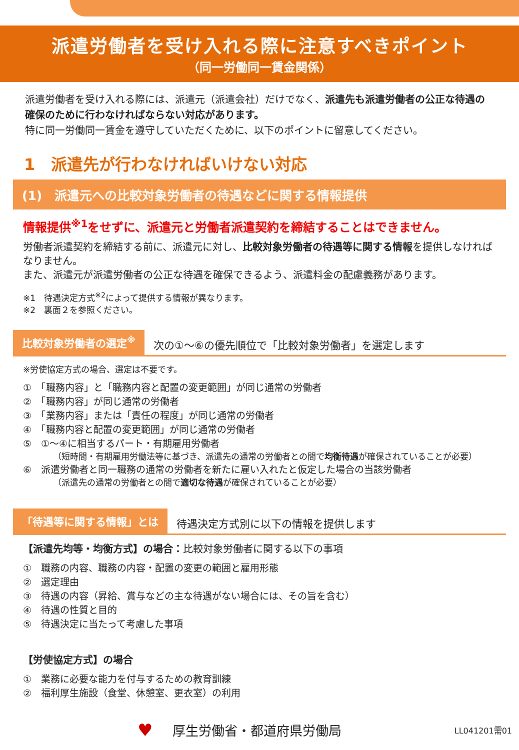派遣労働者を受け入れる際に注意すべきポイント
（同一労働同一賃金関係）
派遣労働者を受け入れる際には、派遣元（派遣会社）だけでなく、派遣先も派遣労働者の公正な待遇の確保のために行わなければならない対応があります。
特に同一労働同一賃金を遵守していただくために、以下のポイントに留意してください。
1　派遣先が行わなければいけない対応
(1)　派遣元への比較対象労働者の待遇などに関する情報提供
情報提供<sup>※1</sup>をせずに、派遣元と労働者派遣契約を締結することはできません。
労働者派遣契約を締結する前に、派遣元に対し、比較対象労働者の待遇等に関する情報を提供しなければなりません。
また、派遣元が派遣労働者の公正な待遇を確保できるよう、派遣料金の配慮義務があります。
※1　待遇決定方式<sup>※2</sup>によって提供する情報が異なります。
※2　裏面２を参照ください。
比較対象労働者の選定<sup>※</sup> 次の①～⑥の優先順位で「比較対象労働者」を選定します
※労使協定方式の場合、選定は不要です。
①　「職務内容」と「職務内容と配置の変更範囲」が同じ通常の労働者
②　「職務内容」が同じ通常の労働者
③　「業務内容」または「責任の程度」が同じ通常の労働者
④　「職務内容と配置の変更範囲」が同じ通常の労働者
⑤　①～④に相当するパート・有期雇用労働者
（短時間・有期雇用労働法等に基づき、派遣先の通常の労働者との間で均衡待遇が確保されていることが必要）
⑥　派遣労働者と同一職務の通常の労働者を新たに雇い入れたと仮定した場合の当該労働者
（派遣先の通常の労働者との間で適切な待遇が確保されていることが必要）
「待遇等に関する情報」とは 待遇決定方式別に以下の情報を提供します
【派遣先均等・均衡方式】の場合：比較対象労働者に関する以下の事項
①　職務の内容、職務の内容・配置の変更の範囲と雇用形態
②　選定理由
③　待遇の内容（昇給、賞与などの主な待遇がない場合には、その旨を含む）
④　待遇の性質と目的
⑤　待遇決定に当たって考慮した事項
【労使協定方式】の場合
①　業務に必要な能力を付与するための教育訓練
②　福利厚生施設（食堂、休憩室、更衣室）の利用
♥ 厚生労働省・都道府県労働局 LL041201需01